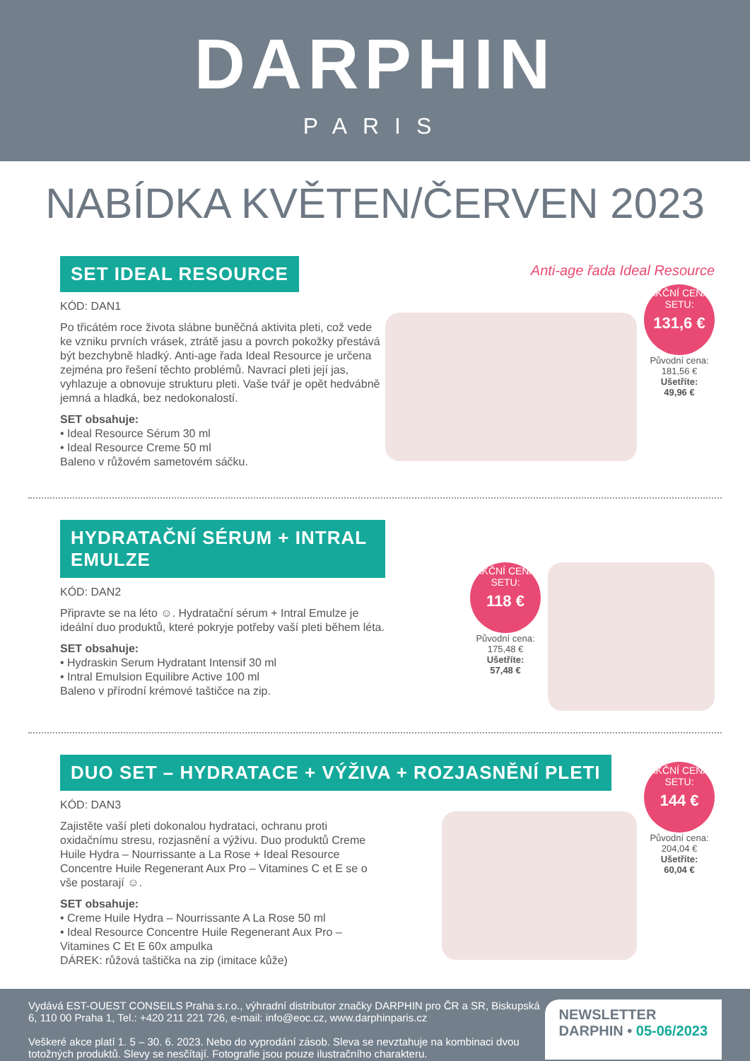DARPHIN
PARIS
NABÍDKA KVĚTEN/ČERVEN 2023
SET IDEAL RESOURCE
KÓD: DAN1
Po třicátém roce života slábne buněčná aktivita pleti, což vede ke vzniku prvních vrásek, ztrátě jasu a povrch pokožky přestává být bezchybně hladký. Anti-age řada Ideal Resource je určena zejména pro řešení těchto problémů. Navrací pleti její jas, vyhlazuje a obnovuje strukturu pleti. Vaše tvář je opět hedvábně jemná a hladká, bez nedokonalostí.
SET obsahuje:
• Ideal Resource Sérum 30 ml
• Ideal Resource Creme 50 ml
Baleno v růžovém sametovém sáčku.
Anti-age řada Ideal Resource
AKČNÍ CENA SETU:
131,6 €
Původní cena:
181,56 €
Ušetříte:
49,96 €
HYDRATAČNÍ SÉRUM + INTRAL EMULZE
KÓD: DAN2
Připravte se na léto ☺. Hydratační sérum + Intral Emulze je ideální duo produktů, které pokryje potřeby vaší pleti během léta.
SET obsahuje:
• Hydraskin Serum Hydratant Intensif 30 ml
• Intral Emulsion Equilibre Active 100 ml
Baleno v přírodní krémové taštičce na zip.
AKČNÍ CENA SETU:
118 €
Původní cena:
175,48 €
Ušetříte:
57,48 €
DUO SET – HYDRATACE + VÝŽIVA + ROZJASNĚNÍ PLETI
KÓD: DAN3
Zajistěte vaší pleti dokonalou hydrataci, ochranu proti oxidačnímu stresu, rozjasnění a výživu. Duo produktů Creme Huile Hydra – Nourrissante a La Rose + Ideal Resource Concentre Huile Regenerant Aux Pro – Vitamines C et E se o vše postarají ☺.
SET obsahuje:
• Creme Huile Hydra – Nourrissante A La Rose 50 ml
• Ideal Resource Concentre Huile Regenerant Aux Pro – Vitamines C Et E 60x ampulka
DÁREK: růžová taštička na zip (imitace kůže)
AKČNÍ CENA SETU:
144 €
Původní cena:
204,04 €
Ušetříte:
60,04 €
Vydává EST-OUEST CONSEILS Praha s.r.o., výhradní distributor značky DARPHIN pro ČR a SR, Biskupská 6, 110 00 Praha 1, Tel.: +420 211 221 726, e-mail: info@eoc.cz, www.darphinparis.cz
Veškeré akce platí 1. 5 – 30. 6. 2023. Nebo do vyprodání zásob. Sleva se nevztahuje na kombinaci dvou totožných produktů. Slevy se nesčítají. Fotografie jsou pouze ilustračního charakteru.
NEWSLETTER
DARPHIN • 05-06/2023